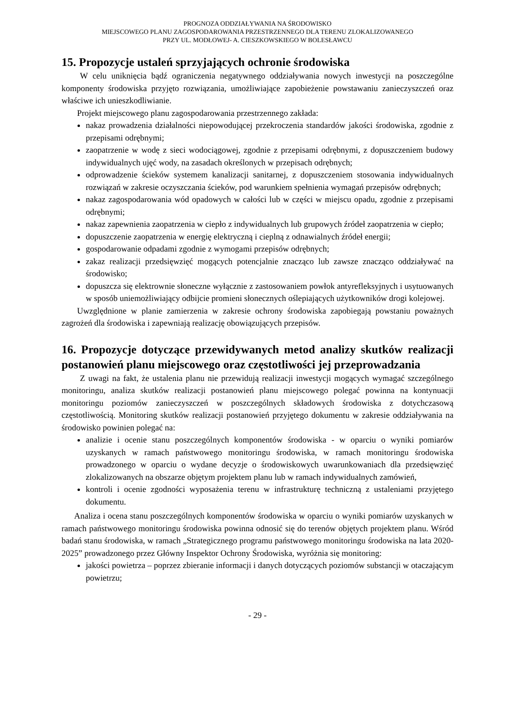PROGNOZA ODDZIAŁYWANIA NA ŚRODOWISKO
MIEJSCOWEGO PLANU ZAGOSPODAROWANIA PRZESTRZENNEGO DLA TERENU ZLOKALIZOWANEGO
PRZY UL. MODŁOWEJ- A. CIESZKOWSKIEGO W BOLESŁAWCU
15. Propozycje ustaleń sprzyjających ochronie środowiska
W celu uniknięcia bądź ograniczenia negatywnego oddziaływania nowych inwestycji na poszczególne komponenty środowiska przyjęto rozwiązania, umożliwiające zapobieżenie powstawaniu zanieczyszczeń oraz właściwe ich unieszkodliwianie.
Projekt miejscowego planu zagospodarowania przestrzennego zakłada:
nakaz prowadzenia działalności niepowodującej przekroczenia standardów jakości środowiska, zgodnie z przepisami odrębnymi;
zaopatrzenie w wodę z sieci wodociągowej, zgodnie z przepisami odrębnymi, z dopuszczeniem budowy indywidualnych ujęć wody, na zasadach określonych w przepisach odrębnych;
odprowadzenie ścieków systemem kanalizacji sanitarnej, z dopuszczeniem stosowania indywidualnych rozwiązań w zakresie oczyszczania ścieków, pod warunkiem spełnienia wymagań przepisów odrębnych;
nakaz zagospodarowania wód opadowych w całości lub w części w miejscu opadu, zgodnie z przepisami odrębnymi;
nakaz zapewnienia zaopatrzenia w ciepło z indywidualnych lub grupowych źródeł zaopatrzenia w ciepło;
dopuszczenie zaopatrzenia w energię elektryczną i cieplną z odnawialnych źródeł energii;
gospodarowanie odpadami zgodnie z wymogami przepisów odrębnych;
zakaz realizacji przedsięwzięć mogących potencjalnie znacząco lub zawsze znacząco oddziaływać na środowisko;
dopuszcza się elektrownie słoneczne wyłącznie z zastosowaniem powłok antyrefleksyjnych i usytuowanych w sposób uniemożliwiający odbijcie promieni słonecznych oślepiających użytkowników drogi kolejowej.
Uwzględnione w planie zamierzenia w zakresie ochrony środowiska zapobiegają powstaniu poważnych zagrożeń dla środowiska i zapewniają realizację obowiązujących przepisów.
16. Propozycje dotyczące przewidywanych metod analizy skutków realizacji postanowień planu miejscowego oraz częstotliwości jej przeprowadzania
Z uwagi na fakt, że ustalenia planu nie przewidują realizacji inwestycji mogących wymagać szczególnego monitoringu, analiza skutków realizacji postanowień planu miejscowego polegać powinna na kontynuacji monitoringu poziomów zanieczyszczeń w poszczególnych składowych środowiska z dotychczasową częstotliwością. Monitoring skutków realizacji postanowień przyjętego dokumentu w zakresie oddziaływania na środowisko powinien polegać na:
analizie i ocenie stanu poszczególnych komponentów środowiska - w oparciu o wyniki pomiarów uzyskanych w ramach państwowego monitoringu środowiska, w ramach monitoringu środowiska prowadzonego w oparciu o wydane decyzje o środowiskowych uwarunkowaniach dla przedsięwzięć zlokalizowanych na obszarze objętym projektem planu lub w ramach indywidualnych zamówień,
kontroli i ocenie zgodności wyposażenia terenu w infrastrukturę techniczną z ustaleniami przyjętego dokumentu.
Analiza i ocena stanu poszczególnych komponentów środowiska w oparciu o wyniki pomiarów uzyskanych w ramach państwowego monitoringu środowiska powinna odnosić się do terenów objętych projektem planu. Wśród badań stanu środowiska, w ramach „Strategicznego programu państwowego monitoringu środowiska na lata 2020-2025” prowadzonego przez Główny Inspektor Ochrony Środowiska, wyróżnia się monitoring:
jakości powietrza – poprzez zbieranie informacji i danych dotyczących poziomów substancji w otaczającym powietrzu;
- 29 -